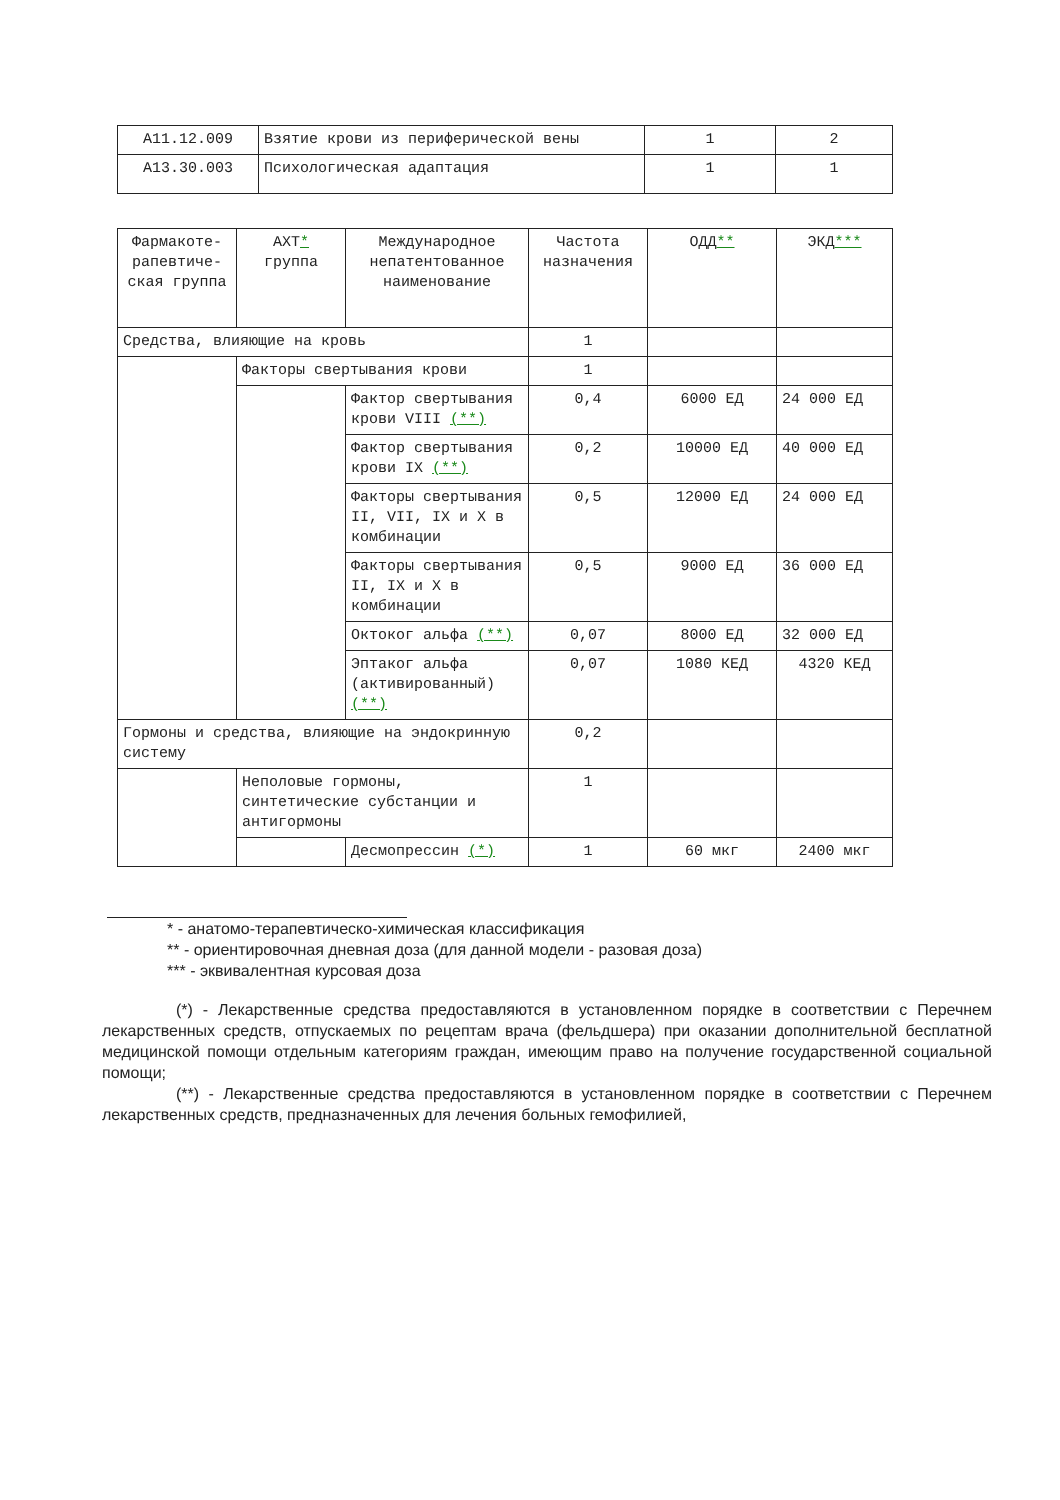| A11.12.009 | Взятие крови из периферической вены | 1 | 2 |
| A13.30.003 | Психологическая адаптация | 1 | 1 |
| Фармакоте-рапевтиче-ская группа | АХТ * группа | Международное непатентованное наименование | Частота назначения | ОДД ** | ЭКД *** |
| --- | --- | --- | --- | --- | --- |
| Средства, влияющие на кровь | | | 1 | | |
| | Факторы свертывания крови | | 1 | | |
| | | Фактор свертывания крови VIII (**) | 0,4 | 6000 ЕД | 24 000 ЕД |
| | | Фактор свертывания крови IX (**) | 0,2 | 10000 ЕД | 40 000 ЕД |
| | | Факторы свертывания II, VII, IX и X в комбинации | 0,5 | 12000 ЕД | 24 000 ЕД |
| | | Факторы свертывания II, IX и X в комбинации | 0,5 | 9000 ЕД | 36 000 ЕД |
| | | Октоког альфа (**) | 0,07 | 8000 ЕД | 32 000 ЕД |
| | | Эптаког альфа (активированный) (**) | 0,07 | 1080 КЕД | 4320 КЕД |
| Гормоны и средства, влияющие на эндокринную систему | | | 0,2 | | |
| | Неполовые гормоны, синтетические субстанции и антигормоны | | 1 | | |
| | | Десмопрессин (*) | 1 | 60 мкг | 2400 мкг |
* - анатомо-терапевтическо-химическая классификация
** - ориентировочная дневная доза (для данной модели - разовая доза)
*** - эквивалентная курсовая доза
(*) - Лекарственные средства предоставляются в установленном порядке в соответствии с Перечнем лекарственных средств, отпускаемых по рецептам врача (фельдшера) при оказании дополнительной бесплатной медицинской помощи отдельным категориям граждан, имеющим право на получение государственной социальной помощи;
(**) - Лекарственные средства предоставляются в установленном порядке в соответствии с Перечнем лекарственных средств, предназначенных для лечения больных гемофилией,